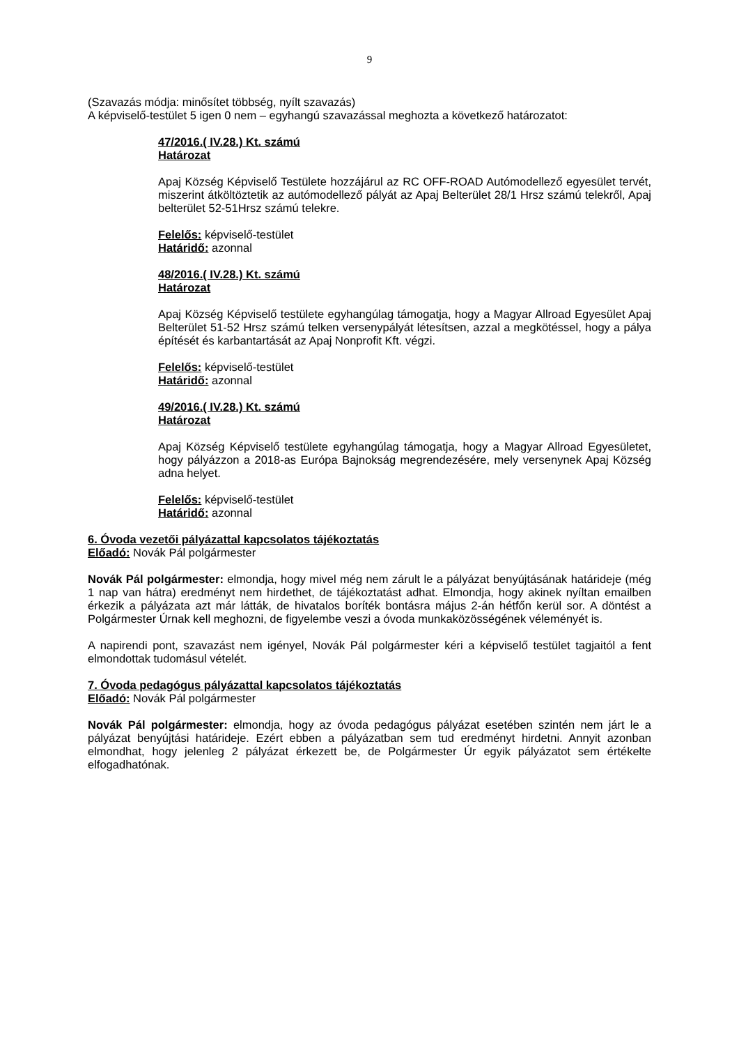9
(Szavazás módja: minősítet többség, nyílt szavazás)
A képviselő-testület 5 igen 0 nem – egyhangú szavazással meghozta a következő határozatot:
47/2016.( IV.28.) Kt. számú
Határozat
Apaj Község Képviselő Testülete hozzájárul az RC OFF-ROAD Autómodellező egyesület tervét, miszerint átköltöztetik az autómodellező pályát az Apaj Belterület 28/1 Hrsz számú telekről, Apaj belterület 52-51Hrsz számú telekre.
Felelős: képviselő-testület
Határidő: azonnal
48/2016.( IV.28.) Kt. számú
Határozat
Apaj Község Képviselő testülete egyhangúlag támogatja, hogy a Magyar Allroad Egyesület Apaj Belterület 51-52 Hrsz számú telken versenypályát létesítsen, azzal a megkötéssel, hogy a pálya építését és karbantartását az Apaj Nonprofit Kft. végzi.
Felelős: képviselő-testület
Határidő: azonnal
49/2016.( IV.28.) Kt. számú
Határozat
Apaj Község Képviselő testülete egyhangúlag támogatja, hogy a Magyar Allroad Egyesületet, hogy pályázzon a 2018-as Európa Bajnokság megrendezésére, mely versenynek Apaj Község adna helyet.
Felelős: képviselő-testület
Határidő: azonnal
6. Óvoda vezetői pályázattal kapcsolatos tájékoztatás
Előadó: Novák Pál polgármester
Novák Pál polgármester: elmondja, hogy mivel még nem zárult le a pályázat benyújtásának határideje (még 1 nap van hátra) eredményt nem hirdethet, de tájékoztatást adhat. Elmondja, hogy akinek nyíltan emailben érkezik a pályázata azt már látták, de hivatalos boríték bontásra május 2-án hétfőn kerül sor. A döntést a Polgármester Úrnak kell meghozni, de figyelembe veszi a óvoda munkaközösségének véleményét is.
A napirendi pont, szavazást nem igényel, Novák Pál polgármester kéri a képviselő testület tagjaitól a fent elmondottak tudomásul vételét.
7. Óvoda pedagógus pályázattal kapcsolatos tájékoztatás
Előadó: Novák Pál polgármester
Novák Pál polgármester: elmondja, hogy az óvoda pedagógus pályázat esetében szintén nem járt le a pályázat benyújtási határideje. Ezért ebben a pályázatban sem tud eredményt hirdetni. Annyit azonban elmondhat, hogy jelenleg 2 pályázat érkezett be, de Polgármester Úr egyik pályázatot sem értékelte elfogadhatónak.